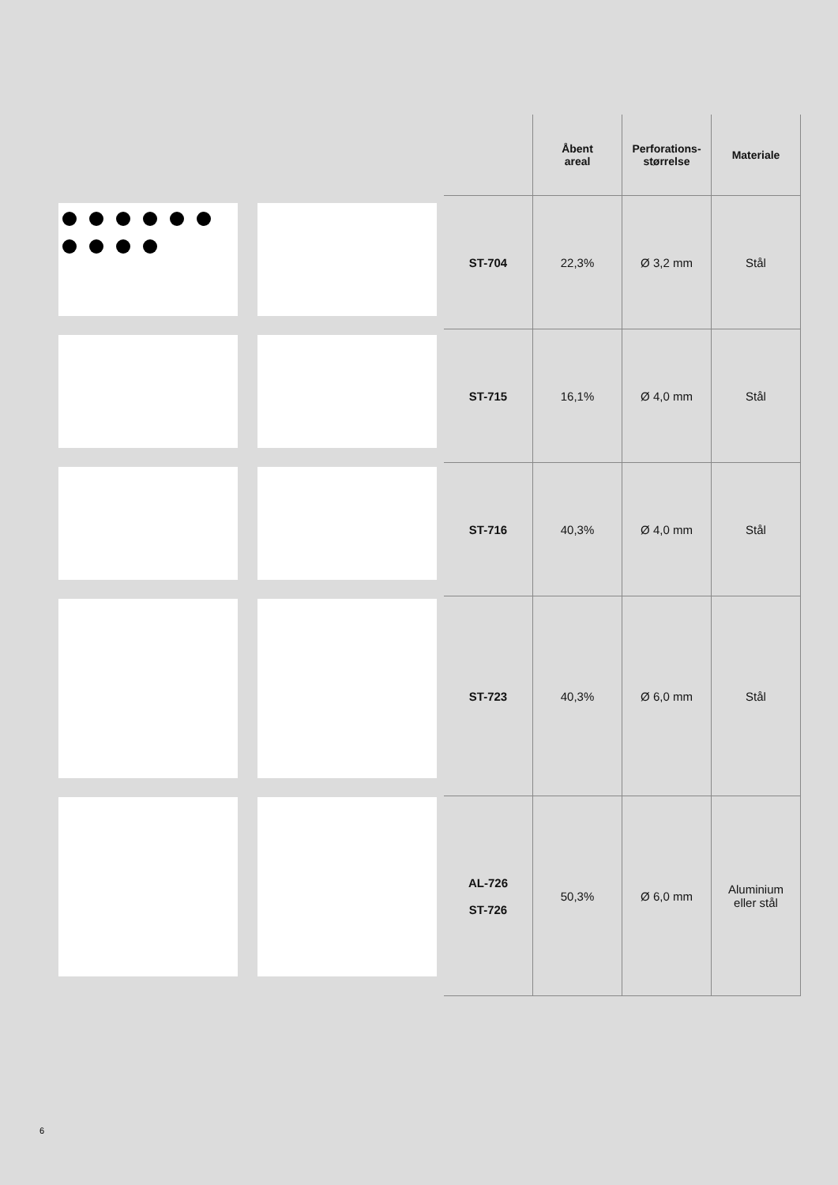| | Åbent areal | Perforations- størrelse | Materiale |
| --- | --- | --- | --- |
| ST-704 | 22,3% | Ø 3,2 mm | Stål |
| ST-715 | 16,1% | Ø 4,0 mm | Stål |
| ST-716 | 40,3% | Ø 4,0 mm | Stål |
| ST-723 | 40,3% | Ø 6,0 mm | Stål |
| AL-726 ST-726 | 50,3% | Ø 6,0 mm | Aluminium eller stål |
6